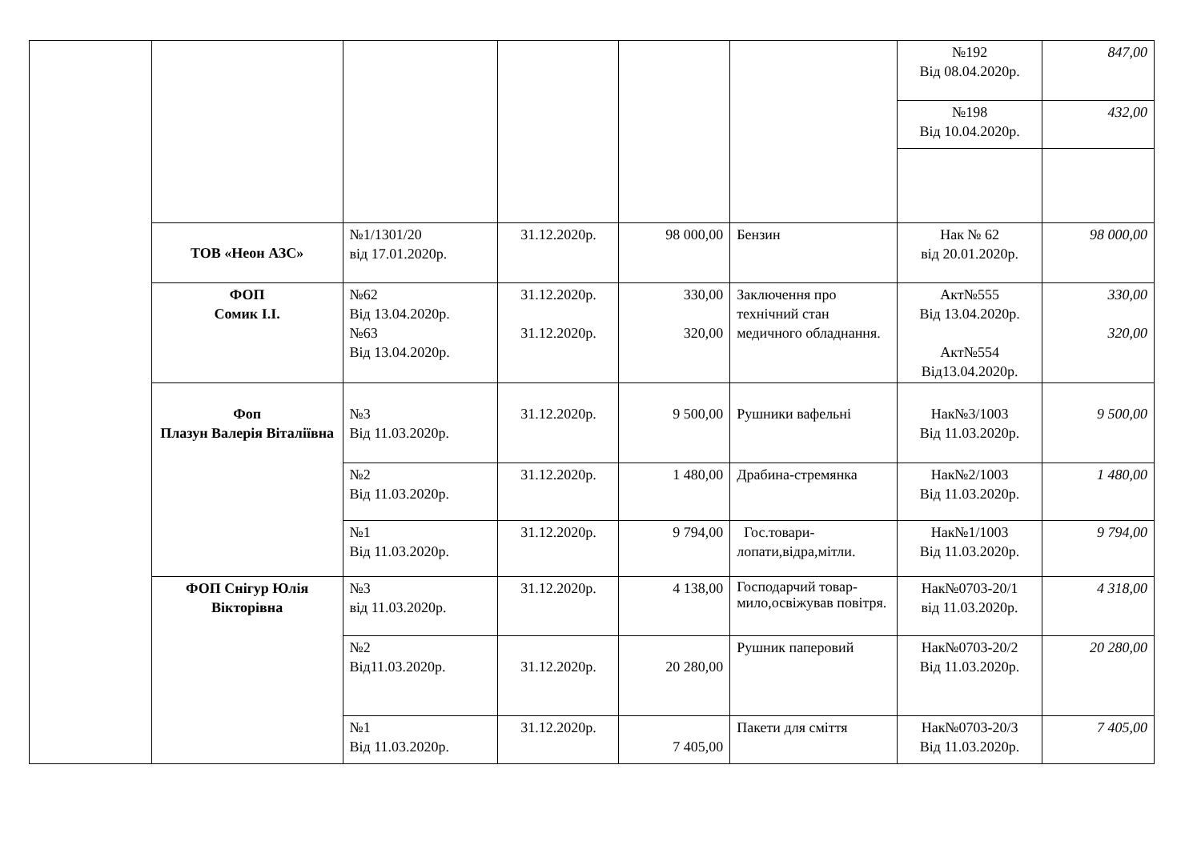| | | | | | | №192 Від 08.04.2020р. | 847,00 |
| | | | | | | №198 Від 10.04.2020р. | 432,00 |
| | ТОВ «Неон АЗС» | №1/1301/20 від 17.01.2020р. | 31.12.2020р. | 98 000,00 | Бензин | Нак № 62 від 20.01.2020р. | 98 000,00 |
| | ФОП Сомик І.І. | №62 Від 13.04.2020р. №63 Від 13.04.2020р. | 31.12.2020р. 31.12.2020р. | 330,00 320,00 | Заключення про технічний стан медичного обладнання. | Акт№555 Від 13.04.2020р. Акт№554 Від13.04.2020р. | 330,00 320,00 |
| | Фоп Плазун Валерія Віталіївна | №3 Від 11.03.2020р. | 31.12.2020р. | 9 500,00 | Рушники вафельні | Нак№3/1003 Від 11.03.2020р. | 9 500,00 |
| | | №2 Від 11.03.2020р. | 31.12.2020р. | 1 480,00 | Драбина-стремянка | Нак№2/1003 Від 11.03.2020р. | 1 480,00 |
| | | №1 Від 11.03.2020р. | 31.12.2020р. | 9 794,00 | Гос.товари-лопати,відра,мітли. | Нак№1/1003 Від 11.03.2020р. | 9 794,00 |
| | ФОП Снігур Юлія Вікторівна | №3 від 11.03.2020р. | 31.12.2020р. | 4 138,00 | Господарчий товар-мило,освіжував повітря. | Нак№0703-20/1 від 11.03.2020р. | 4 318,00 |
| | | №2 Від11.03.2020р. | 31.12.2020р. | 20 280,00 | Рушник паперовий | Нак№0703-20/2 Від 11.03.2020р. | 20 280,00 |
| | | №1 Від 11.03.2020р. | 31.12.2020р. | 7 405,00 | Пакети для сміття | Нак№0703-20/3 Від 11.03.2020р. | 7 405,00 |